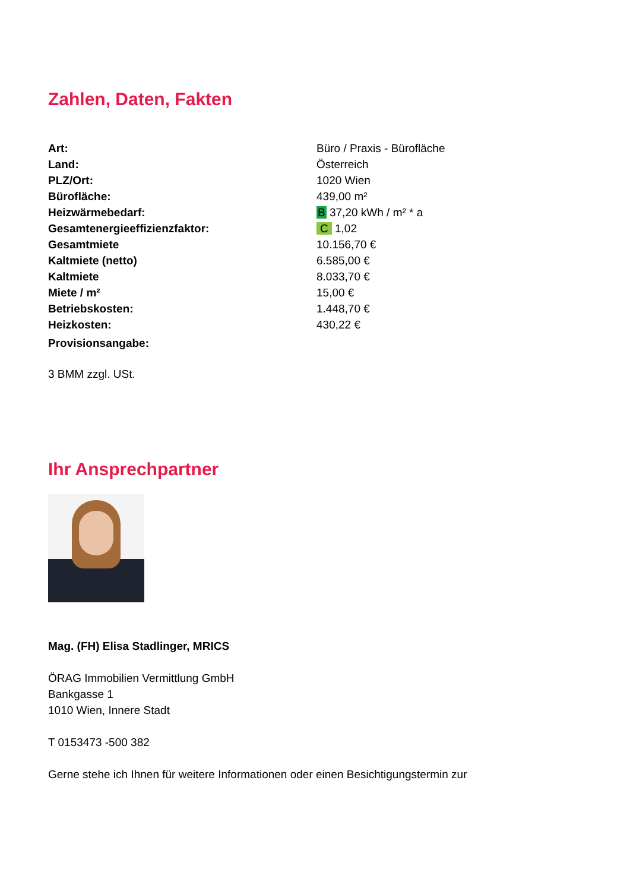Zahlen, Daten, Fakten
| Art: | Büro / Praxis - Bürofläche |
| Land: | Österreich |
| PLZ/Ort: | 1020 Wien |
| Bürofläche: | 439,00 m² |
| Heizwärmebedarf: | B 37,20 kWh / m² * a |
| Gesamtenergieeffizienzfaktor: | C 1,02 |
| Gesamtmiete | 10.156,70 € |
| Kaltmiete (netto) | 6.585,00 € |
| Kaltmiete | 8.033,70 € |
| Miete / m² | 15,00 € |
| Betriebskosten: | 1.448,70 € |
| Heizkosten: | 430,22 € |
| Provisionsangabe: | |
3 BMM zzgl. USt.
Ihr Ansprechpartner
Mag. (FH) Elisa Stadlinger, MRICS
ÖRAG Immobilien Vermittlung GmbH
Bankgasse 1
1010 Wien, Innere Stadt
T 0153473 -500 382
Gerne stehe ich Ihnen für weitere Informationen oder einen Besichtigungstermin zur